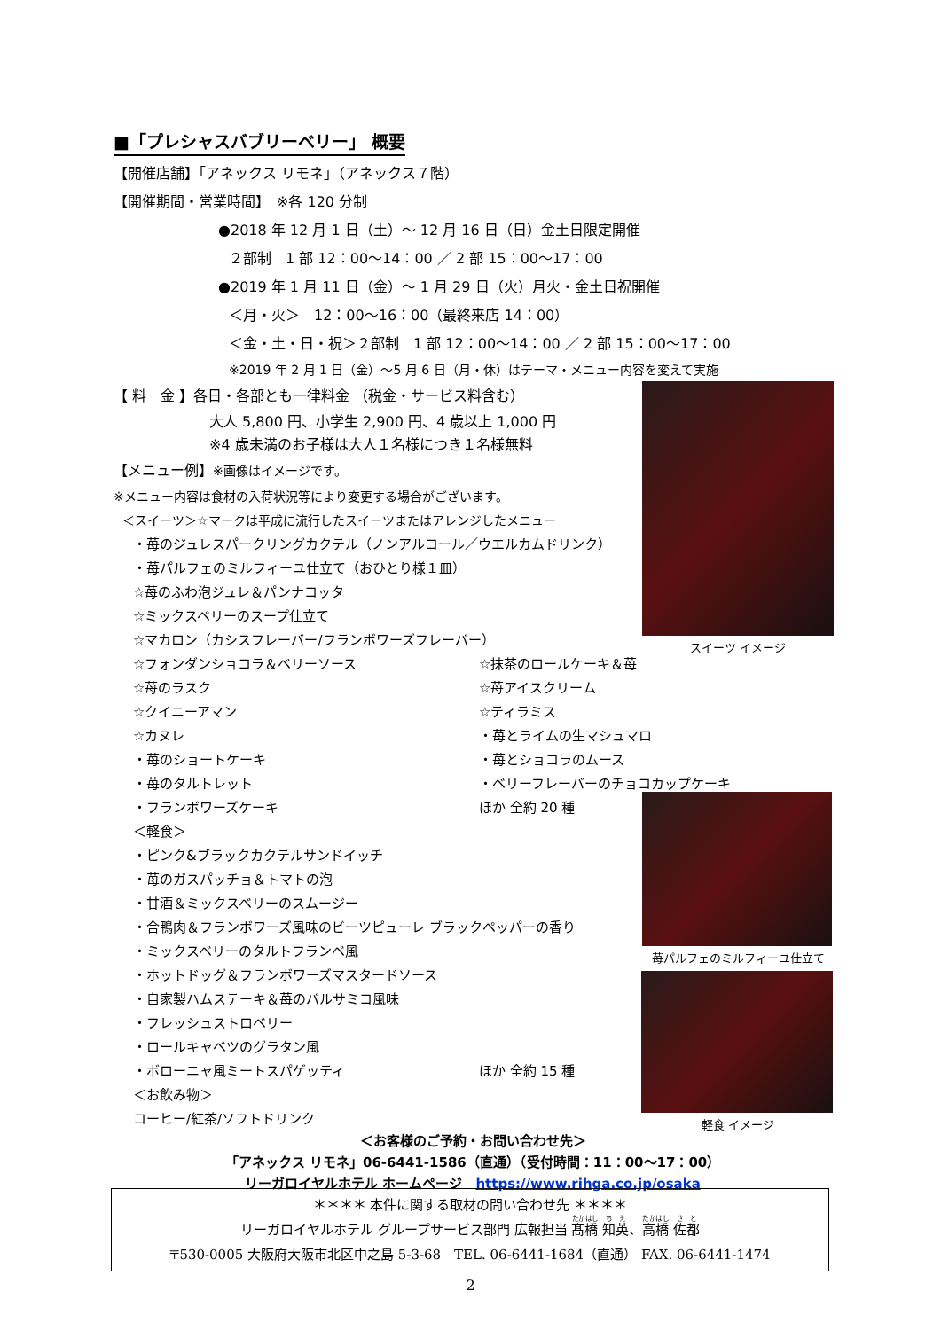■「プレシャスバブリーベリー」 概要
【開催店舗】「アネックス リモネ」（アネックス７階）
【開催期間・営業時間】　※各 120 分制
●2018 年 12 月 1 日（土）～ 12 月 16 日（日）金土日限定開催
２部制　1 部 12：00～14：00 ／ 2 部 15：00～17：00
●2019 年 1 月 11 日（金）～ 1 月 29 日（火）月火・金土日祝開催
＜月・火＞　12：00～16：00（最終来店 14：00）
＜金・土・日・祝＞２部制　1 部 12：00～14：00 ／ 2 部 15：00～17：00
※2019 年 2 月 1 日（金）～5 月 6 日（月・休）はテーマ・メニュー内容を変えて実施
【 料　金 】各日・各部とも一律料金 （税金・サービス料含む）
大人 5,800 円、小学生 2,900 円、4 歳以上 1,000 円
※4 歳未満のお子様は大人１名様につき１名様無料
【メニュー例】※画像はイメージです。
※メニュー内容は食材の入荷状況等により変更する場合がございます。
＜スイーツ＞☆マークは平成に流行したスイーツまたはアレンジしたメニュー
・苺のジュレスパークリングカクテル（ノンアルコール／ウエルカムドリンク）
・苺パルフェのミルフィーユ仕立て（おひとり様１皿）
☆苺のふわ泡ジュレ＆パンナコッタ
☆ミックスベリーのスープ仕立て
☆マカロン（カシスフレーバー/フランボワーズフレーバー）
☆フォンダンショコラ＆ベリーソース ☆抹茶のロールケーキ＆苺
☆苺のラスク ☆苺アイスクリーム
☆クイニーアマン ☆ティラミス
☆カヌレ ・苺とライムの生マシュマロ
・苺のショートケーキ ・苺とショコラのムース
・苺のタルトレット ・ベリーフレーバーのチョコカップケーキ
・フランボワーズケーキ ほか 全約 20 種
＜軽食＞
・ピンク&ブラックカクテルサンドイッチ
・苺のガスパッチョ＆トマトの泡
・甘酒＆ミックスベリーのスムージー
・合鴨肉＆フランボワーズ風味のビーツピューレ ブラックペッパーの香り
・ミックスベリーのタルトフランベ風
・ホットドッグ＆フランボワーズマスタードソース
・自家製ハムステーキ＆苺のバルサミコ風味
・フレッシュストロベリー
・ロールキャベツのグラタン風
・ボローニャ風ミートスパゲッティ ほか 全約 15 種
＜お飲み物＞
コーヒー/紅茶/ソフトドリンク
スイーツ イメージ
苺パルフェのミルフィーユ仕立て
軽食 イメージ
＜お客様のご予約・お問い合わせ先＞
「アネックス リモネ」06-6441-1586（直通）（受付時間：11：00～17：00）
リーガロイヤルホテル ホームページ　https://www.rihga.co.jp/osaka
＊＊＊＊ 本件に関する取材の問い合わせ先 ＊＊＊＊
リーガロイヤルホテル グループサービス部門 広報担当 髙橋 知英、高橋 佐都
〒530-0005 大阪府大阪市北区中之島 5-3-68　TEL. 06-6441-1684（直通） FAX. 06-6441-1474
2